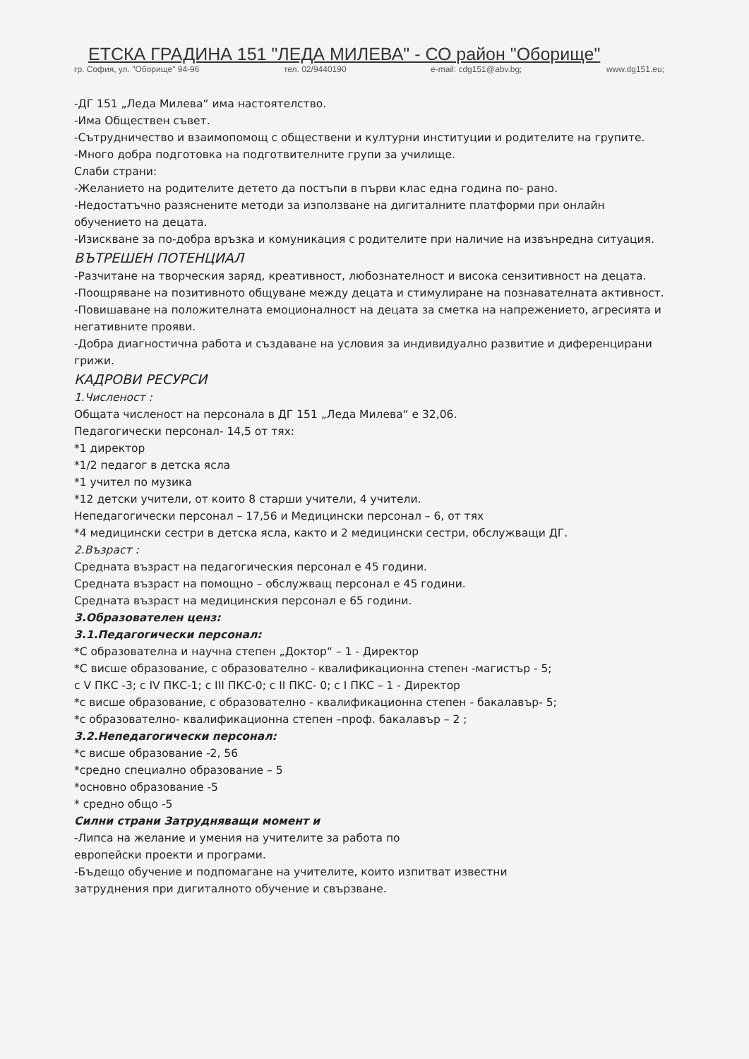ЕТСКА ГРАДИНА 151 "ЛЕДА МИЛЕВА" - СО район "Оборище"
гр. София, ул. "Оборище" 94-96 тел. 02/9440190 e-mail: cdg151@abv.bg; www.dg151.eu;
-ДГ 151 „Леда Милева“ има настоятелство.
-Има Обществен съвет.
-Сътрудничество и взаимопомощ с обществени и културни институции и родителите на групите.
-Много добра подготовка на подготвителните групи за училище.
Слаби страни:
-Желанието на родителите детето да постъпи в първи клас една година по- рано.
-Недостатъчно разяснените методи за използване на дигиталните платформи при онлайн обучението на децата.
-Изискване за по-добра връзка и комуникация с родителите при наличие на извънредна ситуация.
ВЪТРЕШЕН ПОТЕНЦИАЛ
-Разчитане на творческия заряд, креативност, любознателност и висока сензитивност на децата.
-Поощряване на позитивното общуване между децата и стимулиране на познавателната активност.
-Повишаване на положителната емоционалност на децата за сметка на напрежението, агресията и негативните прояви.
-Добра диагностична работа и създаване на условия за индивидуално развитие и диференцирани грижи.
КАДРОВИ РЕСУРСИ
1.Численост :
Общата численост на персонала в ДГ 151 „Леда Милева“ е 32,06.
Педагогически персонал- 14,5 от тях:
*1 директор
*1/2 педагог в детска ясла
*1 учител по музика
*12 детски учители, от които 8 старши учители, 4 учители.
Непедагогически персонал – 17,56 и Медицински персонал – 6, от тях
*4 медицински сестри в детска ясла, както и 2 медицински сестри, обслужващи ДГ.
2.Възраст :
Средната възраст на педагогическия персонал е 45 години.
Средната възраст на помощно – обслужващ персонал е 45 години.
Средната възраст на медицинския персонал е 65 години.
3.Образователен ценз:
3.1.Педагогически персонал:
*С образователна и научна степен „Доктор“ – 1 - Директор
*С висше образование, с образователно - квалификационна степен -магистър - 5;
с V ПКС -3; с IV ПКС-1; с III ПКС-0; с II ПКС- 0; с I ПКС – 1 - Директор
*с висше образование, с образователно - квалификационна степен - бакалавър- 5;
*с образователно- квалификационна степен –проф. бакалавър – 2 ;
3.2.Непедагогически персонал:
*с висше образование -2, 56
*средно специално образование – 5
*основно образование -5
* средно общо -5
Силни страни Затрудняващи момент и
-Липса на желание и умения на учителите за работа по
европейски проекти и програми.
-Бъдещо обучение и подпомагане на учителите, които изпитват известни
затруднения при дигиталното обучение и свързване.